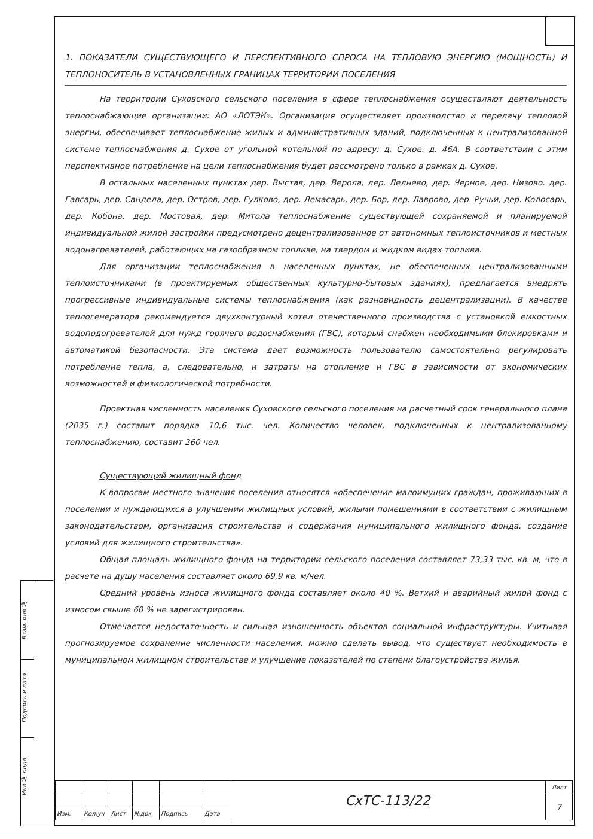Взам. инв №
Подпись и дата
Инв № подл
1. ПОКАЗАТЕЛИ СУЩЕСТВУЮЩЕГО И ПЕРСПЕКТИВНОГО СПРОСА НА ТЕПЛОВУЮ ЭНЕРГИЮ (МОЩНОСТЬ) И ТЕПЛОНОСИТЕЛЬ В УСТАНОВЛЕННЫХ ГРАНИЦАХ ТЕРРИТОРИИ ПОСЕЛЕНИЯ
На территории Суховского сельского поселения в сфере теплоснабжения осуществляют деятельность теплоснабжающие организации: АО «ЛОТЭК». Организация осуществляет производство и передачу тепловой энергии, обеспечивает теплоснабжение жилых и административных зданий, подключенных к централизованной системе теплоснабжения д. Сухое от угольной котельной по адресу: д. Сухое. д. 46А. В соответствии с этим перспективное потребление на цели теплоснабжения будет рассмотрено только в рамках д. Сухое.
В остальных населенных пунктах дер. Выстав, дер. Верола, дер. Леднево, дер. Черное, дер. Низово. дер. Гавсарь, дер. Сандела, дер. Остров, дер. Гулково, дер. Лемасарь, дер. Бор, дер. Лаврово, дер. Ручьи, дер. Колосарь, дер. Кобона, дер. Мостовая, дер. Митола теплоснабжение существующей сохраняемой и планируемой индивидуальной жилой застройки предусмотрено децентрализованное от автономных теплоисточников и местных водонагревателей, работающих на газообразном топливе, на твердом и жидком видах топлива.
Для организации теплоснабжения в населенных пунктах, не обеспеченных централизованными теплоисточниками (в проектируемых общественных культурно-бытовых зданиях), предлагается внедрять прогрессивные индивидуальные системы теплоснабжения (как разновидность децентрализации). В качестве теплогенератора рекомендуется двухконтурный котел отечественного производства с установкой емкостных водоподогревателей для нужд горячего водоснабжения (ГВС), который снабжен необходимыми блокировками и автоматикой безопасности. Эта система дает возможность пользователю самостоятельно регулировать потребление тепла, а, следовательно, и затраты на отопление и ГВС в зависимости от экономических возможностей и физиологической потребности.
Проектная численность населения Суховского сельского поселения на расчетный срок генерального плана (2035 г.) составит порядка 10,6 тыс. чел. Количество человек, подключенных к централизованному теплоснабжению, составит 260 чел.
Существующий жилищный фонд
К вопросам местного значения поселения относятся «обеспечение малоимущих граждан, проживающих в поселении и нуждающихся в улучшении жилищных условий, жилыми помещениями в соответствии с жилищным законодательством, организация строительства и содержания муниципального жилищного фонда, создание условий для жилищного строительства».
Общая площадь жилищного фонда на территории сельского поселения составляет 73,33 тыс. кв. м, что в расчете на душу населения составляет около 69,9 кв. м/чел.
Средний уровень износа жилищного фонда составляет около 40 %. Ветхий и аварийный жилой фонд с износом свыше 60 % не зарегистрирован.
Отмечается недостаточность и сильная изношенность объектов социальной инфраструктуры. Учитывая прогнозируемое сохранение численности населения, можно сделать вывод, что существует необходимость в муниципальном жилищном строительстве и улучшение показателей по степени благоустройства жилья.
| | | | | | | СхТС-113/22 | Лист |
| | | | | | | | 7 |
| Изм. | Кол.уч | Лист | №док | Подпись | Дата | | |